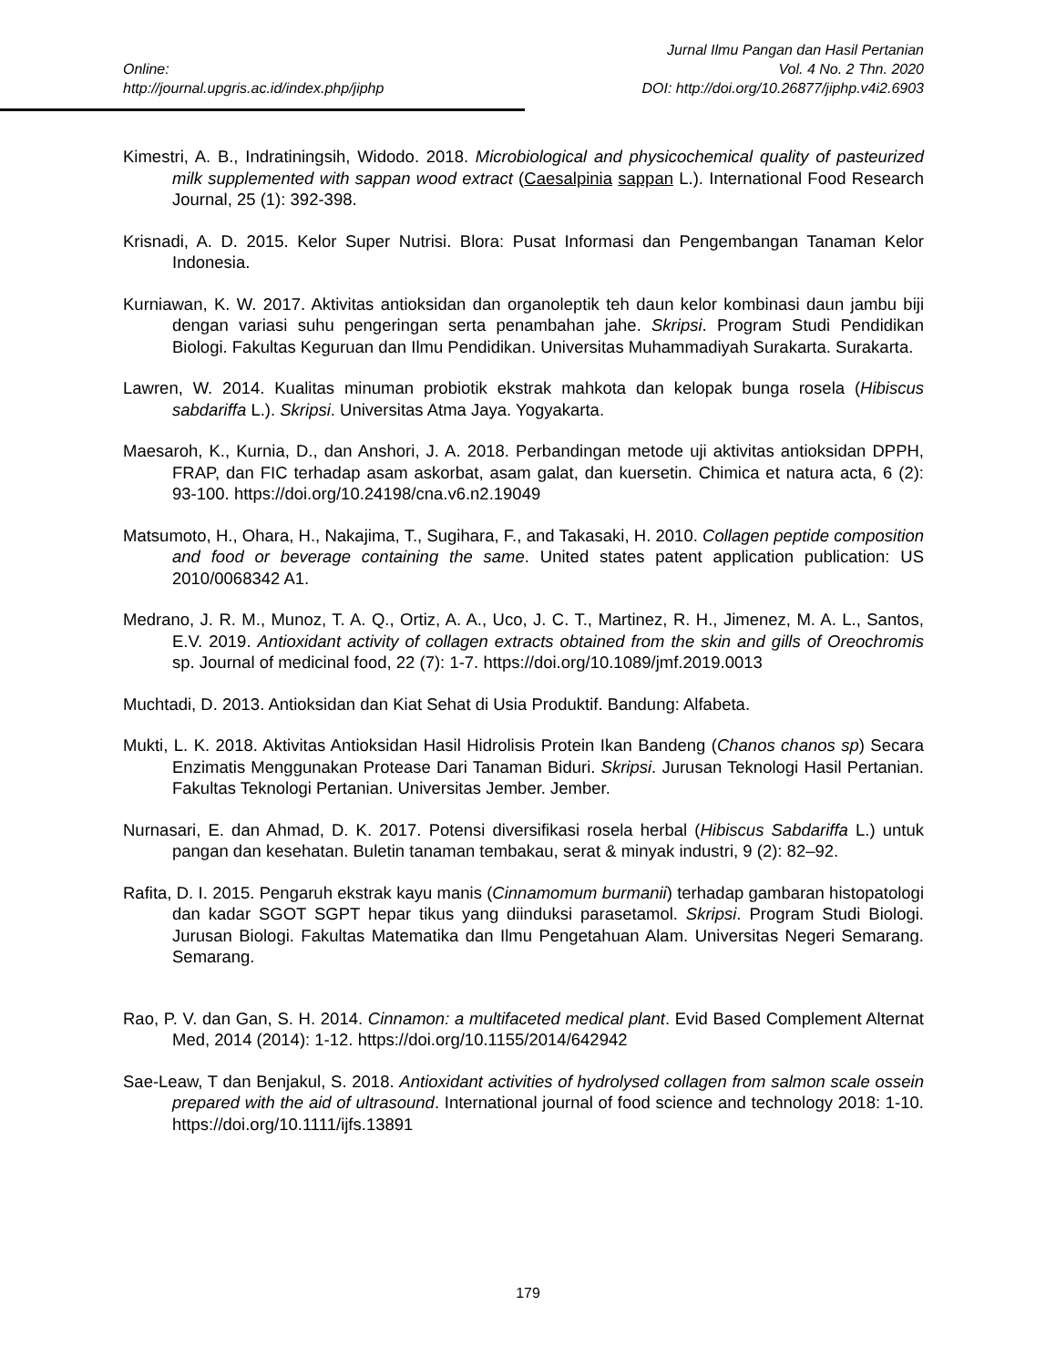Online:
http://journal.upgris.ac.id/index.php/jiphp
Jurnal Ilmu Pangan dan Hasil Pertanian
Vol. 4 No. 2 Thn. 2020
DOI: http://doi.org/10.26877/jiphp.v4i2.6903
Kimestri, A. B., Indratiningsih, Widodo. 2018. Microbiological and physicochemical quality of pasteurized milk supplemented with sappan wood extract (Caesalpinia sappan L.). International Food Research Journal, 25 (1): 392-398.
Krisnadi, A. D. 2015. Kelor Super Nutrisi. Blora: Pusat Informasi dan Pengembangan Tanaman Kelor Indonesia.
Kurniawan, K. W. 2017. Aktivitas antioksidan dan organoleptik teh daun kelor kombinasi daun jambu biji dengan variasi suhu pengeringan serta penambahan jahe. Skripsi. Program Studi Pendidikan Biologi. Fakultas Keguruan dan Ilmu Pendidikan. Universitas Muhammadiyah Surakarta. Surakarta.
Lawren, W. 2014. Kualitas minuman probiotik ekstrak mahkota dan kelopak bunga rosela (Hibiscus sabdariffa L.). Skripsi. Universitas Atma Jaya. Yogyakarta.
Maesaroh, K., Kurnia, D., dan Anshori, J. A. 2018. Perbandingan metode uji aktivitas antioksidan DPPH, FRAP, dan FIC terhadap asam askorbat, asam galat, dan kuersetin. Chimica et natura acta, 6 (2): 93-100. https://doi.org/10.24198/cna.v6.n2.19049
Matsumoto, H., Ohara, H., Nakajima, T., Sugihara, F., and Takasaki, H. 2010. Collagen peptide composition and food or beverage containing the same. United states patent application publication: US 2010/0068342 A1.
Medrano, J. R. M., Munoz, T. A. Q., Ortiz, A. A., Uco, J. C. T., Martinez, R. H., Jimenez, M. A. L., Santos, E.V. 2019. Antioxidant activity of collagen extracts obtained from the skin and gills of Oreochromis sp. Journal of medicinal food, 22 (7): 1-7. https://doi.org/10.1089/jmf.2019.0013
Muchtadi, D. 2013. Antioksidan dan Kiat Sehat di Usia Produktif. Bandung: Alfabeta.
Mukti, L. K. 2018. Aktivitas Antioksidan Hasil Hidrolisis Protein Ikan Bandeng (Chanos chanos sp) Secara Enzimatis Menggunakan Protease Dari Tanaman Biduri. Skripsi. Jurusan Teknologi Hasil Pertanian. Fakultas Teknologi Pertanian. Universitas Jember. Jember.
Nurnasari, E. dan Ahmad, D. K. 2017. Potensi diversifikasi rosela herbal (Hibiscus Sabdariffa L.) untuk pangan dan kesehatan. Buletin tanaman tembakau, serat & minyak industri, 9 (2): 82–92.
Rafita, D. I. 2015. Pengaruh ekstrak kayu manis (Cinnamomum burmanii) terhadap gambaran histopatologi dan kadar SGOT SGPT hepar tikus yang diinduksi parasetamol. Skripsi. Program Studi Biologi. Jurusan Biologi. Fakultas Matematika dan Ilmu Pengetahuan Alam. Universitas Negeri Semarang. Semarang.
Rao, P. V. dan Gan, S. H. 2014. Cinnamon: a multifaceted medical plant. Evid Based Complement Alternat Med, 2014 (2014): 1-12. https://doi.org/10.1155/2014/642942
Sae-Leaw, T dan Benjakul, S. 2018. Antioxidant activities of hydrolysed collagen from salmon scale ossein prepared with the aid of ultrasound. International journal of food science and technology 2018: 1-10. https://doi.org/10.1111/ijfs.13891
179